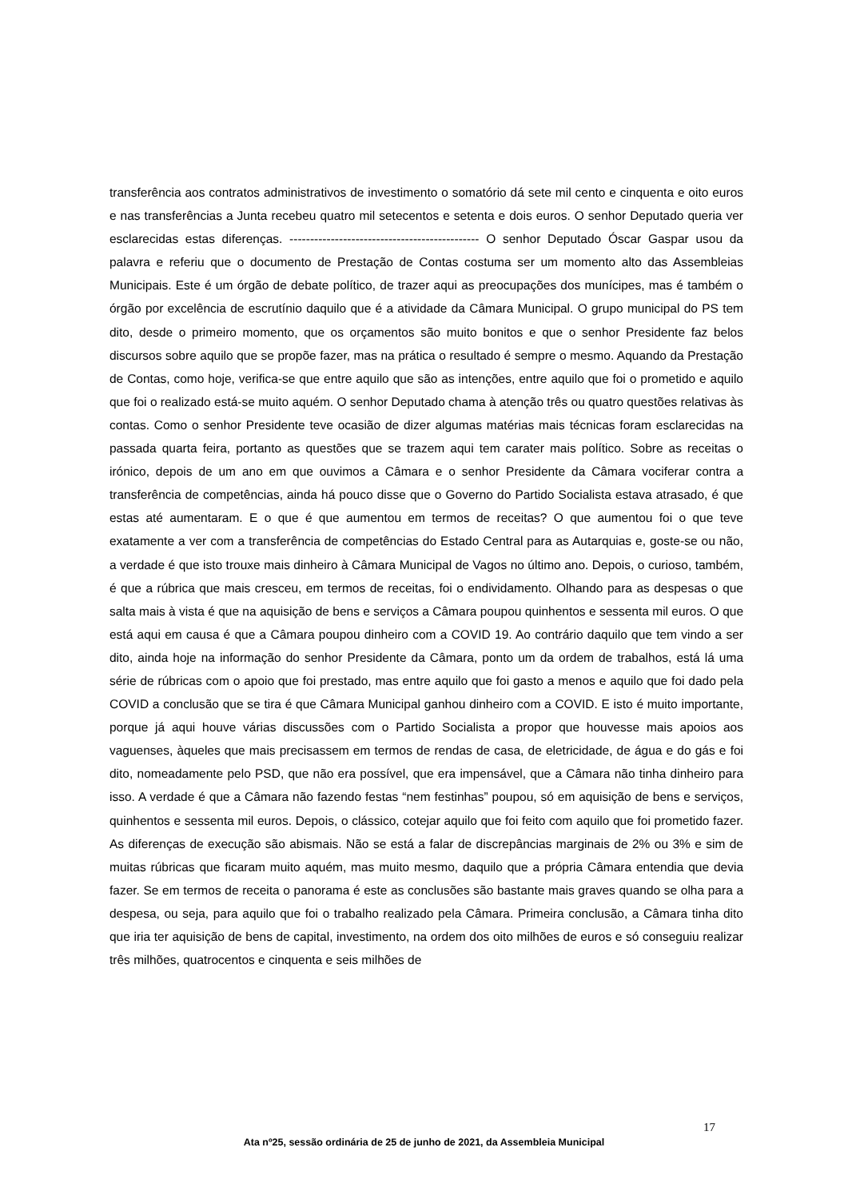transferência aos contratos administrativos de investimento o somatório dá sete mil cento e cinquenta e oito euros e nas transferências a Junta recebeu quatro mil setecentos e setenta e dois euros. O senhor Deputado queria ver esclarecidas estas diferenças. ---------------------------------------------- O senhor Deputado Óscar Gaspar usou da palavra e referiu que o documento de Prestação de Contas costuma ser um momento alto das Assembleias Municipais. Este é um órgão de debate político, de trazer aqui as preocupações dos munícipes, mas é também o órgão por excelência de escrutínio daquilo que é a atividade da Câmara Municipal. O grupo municipal do PS tem dito, desde o primeiro momento, que os orçamentos são muito bonitos e que o senhor Presidente faz belos discursos sobre aquilo que se propõe fazer, mas na prática o resultado é sempre o mesmo. Aquando da Prestação de Contas, como hoje, verifica-se que entre aquilo que são as intenções, entre aquilo que foi o prometido e aquilo que foi o realizado está-se muito aquém. O senhor Deputado chama à atenção três ou quatro questões relativas às contas. Como o senhor Presidente teve ocasião de dizer algumas matérias mais técnicas foram esclarecidas na passada quarta feira, portanto as questões que se trazem aqui tem carater mais político. Sobre as receitas o irónico, depois de um ano em que ouvimos a Câmara e o senhor Presidente da Câmara vociferar contra a transferência de competências, ainda há pouco disse que o Governo do Partido Socialista estava atrasado, é que estas até aumentaram. E o que é que aumentou em termos de receitas? O que aumentou foi o que teve exatamente a ver com a transferência de competências do Estado Central para as Autarquias e, goste-se ou não, a verdade é que isto trouxe mais dinheiro à Câmara Municipal de Vagos no último ano. Depois, o curioso, também, é que a rúbrica que mais cresceu, em termos de receitas, foi o endividamento. Olhando para as despesas o que salta mais à vista é que na aquisição de bens e serviços a Câmara poupou quinhentos e sessenta mil euros. O que está aqui em causa é que a Câmara poupou dinheiro com a COVID 19. Ao contrário daquilo que tem vindo a ser dito, ainda hoje na informação do senhor Presidente da Câmara, ponto um da ordem de trabalhos, está lá uma série de rúbricas com o apoio que foi prestado, mas entre aquilo que foi gasto a menos e aquilo que foi dado pela COVID a conclusão que se tira é que Câmara Municipal ganhou dinheiro com a COVID. E isto é muito importante, porque já aqui houve várias discussões com o Partido Socialista a propor que houvesse mais apoios aos vaguenses, àqueles que mais precisassem em termos de rendas de casa, de eletricidade, de água e do gás e foi dito, nomeadamente pelo PSD, que não era possível, que era impensável, que a Câmara não tinha dinheiro para isso. A verdade é que a Câmara não fazendo festas “nem festinhas” poupou, só em aquisição de bens e serviços, quinhentos e sessenta mil euros. Depois, o clássico, cotejar aquilo que foi feito com aquilo que foi prometido fazer. As diferenças de execução são abismais. Não se está a falar de discrepâncias marginais de 2% ou 3% e sim de muitas rúbricas que ficaram muito aquém, mas muito mesmo, daquilo que a própria Câmara entendia que devia fazer. Se em termos de receita o panorama é este as conclusões são bastante mais graves quando se olha para a despesa, ou seja, para aquilo que foi o trabalho realizado pela Câmara. Primeira conclusão, a Câmara tinha dito que iria ter aquisição de bens de capital, investimento, na ordem dos oito milhões de euros e só conseguiu realizar três milhões, quatrocentos e cinquenta e seis milhões de
17
Ata nº25, sessão ordinária de 25 de junho de 2021, da Assembleia Municipal